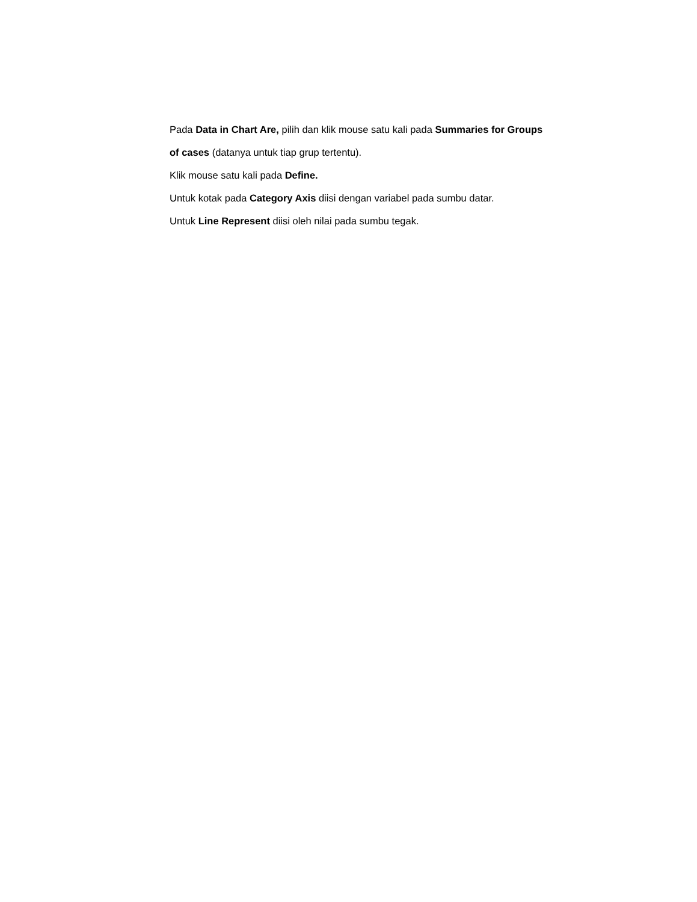Pada Data in Chart Are, pilih dan klik mouse satu kali pada Summaries for Groups of cases (datanya untuk tiap grup tertentu).
Klik mouse satu kali pada Define.
Untuk kotak pada Category Axis diisi dengan variabel pada sumbu datar.
Untuk Line Represent diisi oleh nilai pada sumbu tegak.